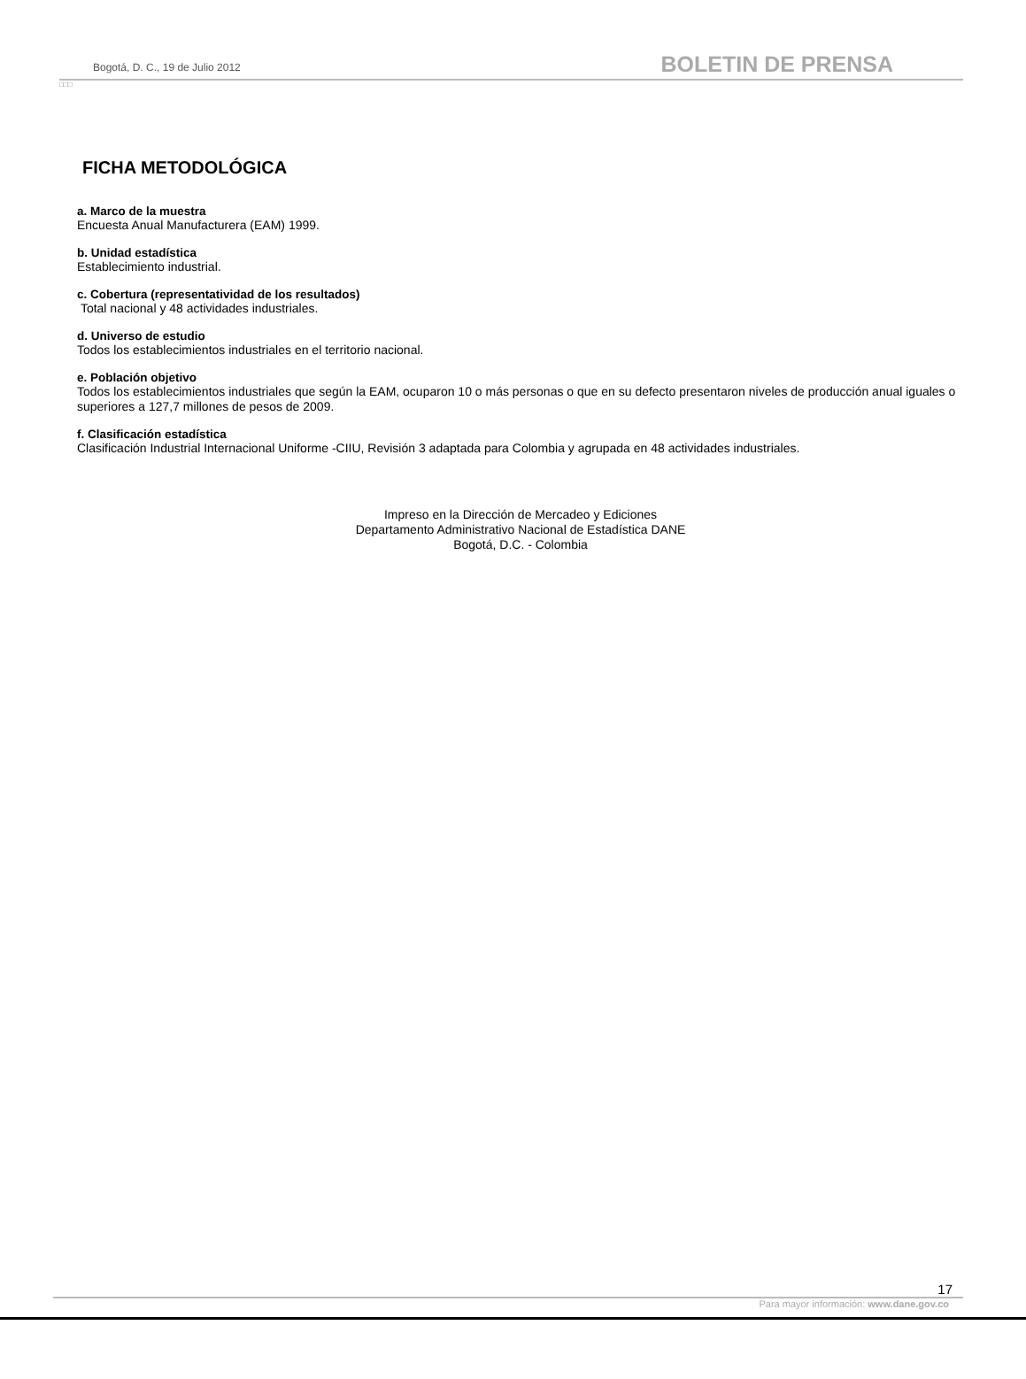Bogotá, D. C., 19 de Julio 2012 BOLETIN DE PRENSA
□□□
FICHA METODOLÓGICA
a. Marco de la muestra
Encuesta Anual Manufacturera (EAM) 1999.
b. Unidad estadística
Establecimiento industrial.
c. Cobertura (representatividad de los resultados)
Total nacional y 48 actividades industriales.
d. Universo de estudio
Todos los establecimientos industriales en el territorio nacional.
e. Población objetivo
Todos los establecimientos industriales que según la EAM, ocuparon 10 o más personas o que en su defecto presentaron niveles de producción anual iguales o superiores a 127,7 millones de pesos de 2009.
f. Clasificación estadística
Clasificación Industrial Internacional Uniforme -CIIU, Revisión 3 adaptada para Colombia y agrupada en 48 actividades industriales.
Impreso en la Dirección de Mercadeo y Ediciones
Departamento Administrativo Nacional de Estadística DANE
Bogotá, D.C. - Colombia
17
Para mayor información: www.dane.gov.co